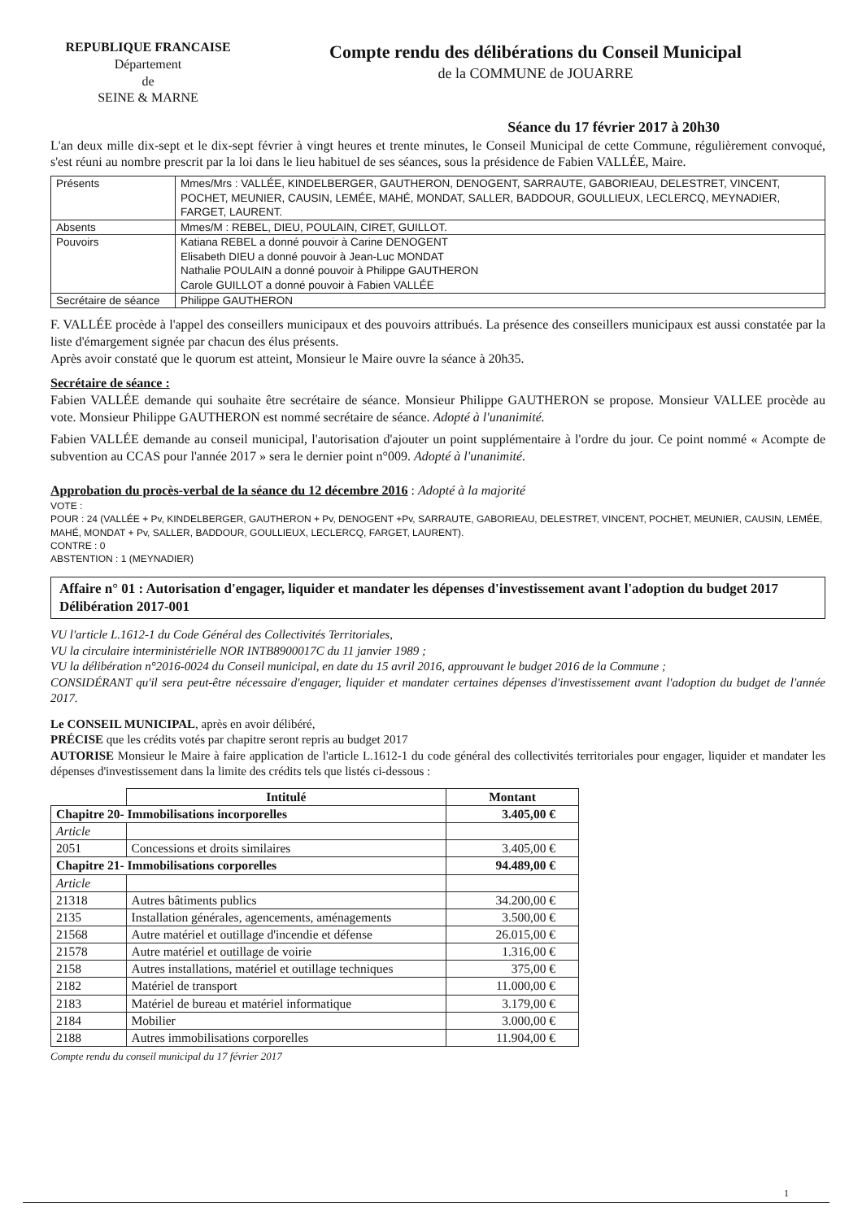REPUBLIQUE FRANCAISE
Département
de
SEINE & MARNE
Compte rendu des délibérations du Conseil Municipal
de la COMMUNE de JOUARRE
Séance du 17 février 2017 à 20h30
L'an deux mille dix-sept et le dix-sept février à vingt heures et trente minutes, le Conseil Municipal de cette Commune, régulièrement convoqué, s'est réuni au nombre prescrit par la loi dans le lieu habituel de ses séances, sous la présidence de Fabien VALLÉE, Maire.
| Présents | Mmes/Mrs : VALLÉE, KINDELBERGER, GAUTHERON, DENOGENT, SARRAUTE, GABORIEAU, DELESTRET, VINCENT, POCHET, MEUNIER, CAUSIN, LEMÉE, MAHÉ, MONDAT, SALLER, BADDOUR, GOULLIEUX, LECLERCQ, MEYNADIER, FARGET, LAURENT. |
| Absents | Mmes/M : REBEL, DIEU, POULAIN, CIRET, GUILLOT. |
| Pouvoirs | Katiana REBEL a donné pouvoir à Carine DENOGENT Elisabeth DIEU a donné pouvoir à Jean-Luc MONDAT Nathalie POULAIN a donné pouvoir à Philippe GAUTHERON Carole GUILLOT a donné pouvoir à Fabien VALLÉE |
| Secrétaire de séance | Philippe GAUTHERON |
F. VALLÉE procède à l'appel des conseillers municipaux et des pouvoirs attribués. La présence des conseillers municipaux est aussi constatée par la liste d'émargement signée par chacun des élus présents.
Après avoir constaté que le quorum est atteint, Monsieur le Maire ouvre la séance à 20h35.
Secrétaire de séance :
Fabien VALLÉE demande qui souhaite être secrétaire de séance. Monsieur Philippe GAUTHERON se propose. Monsieur VALLEE procède au vote. Monsieur Philippe GAUTHERON est nommé secrétaire de séance. Adopté à l'unanimité.
Fabien VALLÉE demande au conseil municipal, l'autorisation d'ajouter un point supplémentaire à l'ordre du jour. Ce point nommé « Acompte de subvention au CCAS pour l'année 2017 » sera le dernier point n°009. Adopté à l'unanimité.
Approbation du procès-verbal de la séance du 12 décembre 2016 : Adopté à la majorité
VOTE :
POUR : 24 (VALLÉE + Pv, KINDELBERGER, GAUTHERON + Pv, DENOGENT +Pv, SARRAUTE, GABORIEAU, DELESTRET, VINCENT, POCHET, MEUNIER, CAUSIN, LEMÉE, MAHÉ, MONDAT + Pv, SALLER, BADDOUR, GOULLIEUX, LECLERCQ, FARGET, LAURENT).
CONTRE : 0
ABSTENTION : 1 (MEYNADIER)
Affaire n° 01 : Autorisation d'engager, liquider et mandater les dépenses d'investissement avant l'adoption du budget 2017
Délibération 2017-001
VU l'article L.1612-1 du Code Général des Collectivités Territoriales,
VU la circulaire interministérielle NOR INTB8900017C du 11 janvier 1989 ;
VU la délibération n°2016-0024 du Conseil municipal, en date du 15 avril 2016, approuvant le budget 2016 de la Commune ;
CONSIDÉRANT qu'il sera peut-être nécessaire d'engager, liquider et mandater certaines dépenses d'investissement avant l'adoption du budget de l'année 2017.
Le CONSEIL MUNICIPAL, après en avoir délibéré,
PRÉCISE que les crédits votés par chapitre seront repris au budget 2017
AUTORISE Monsieur le Maire à faire application de l'article L.1612-1 du code général des collectivités territoriales pour engager, liquider et mandater les dépenses d'investissement dans la limite des crédits tels que listés ci-dessous :
| | Intitulé | Montant |
| --- | --- | --- |
| Chapitre 20- Immobilisations incorporelles | | 3.405,00 € |
| Article | | |
| 2051 | Concessions et droits similaires | 3.405,00 € |
| Chapitre 21- Immobilisations corporelles | | 94.489,00 € |
| Article | | |
| 21318 | Autres bâtiments publics | 34.200,00 € |
| 2135 | Installation générales, agencements, aménagements | 3.500,00 € |
| 21568 | Autre matériel et outillage d'incendie et défense | 26.015,00 € |
| 21578 | Autre matériel et outillage de voirie | 1.316,00 € |
| 2158 | Autres installations, matériel et outillage techniques | 375,00 € |
| 2182 | Matériel de transport | 11.000,00 € |
| 2183 | Matériel de bureau et matériel informatique | 3.179,00 € |
| 2184 | Mobilier | 3.000,00 € |
| 2188 | Autres immobilisations corporelles | 11.904,00 € |
Compte rendu du conseil municipal du 17 février 2017
1